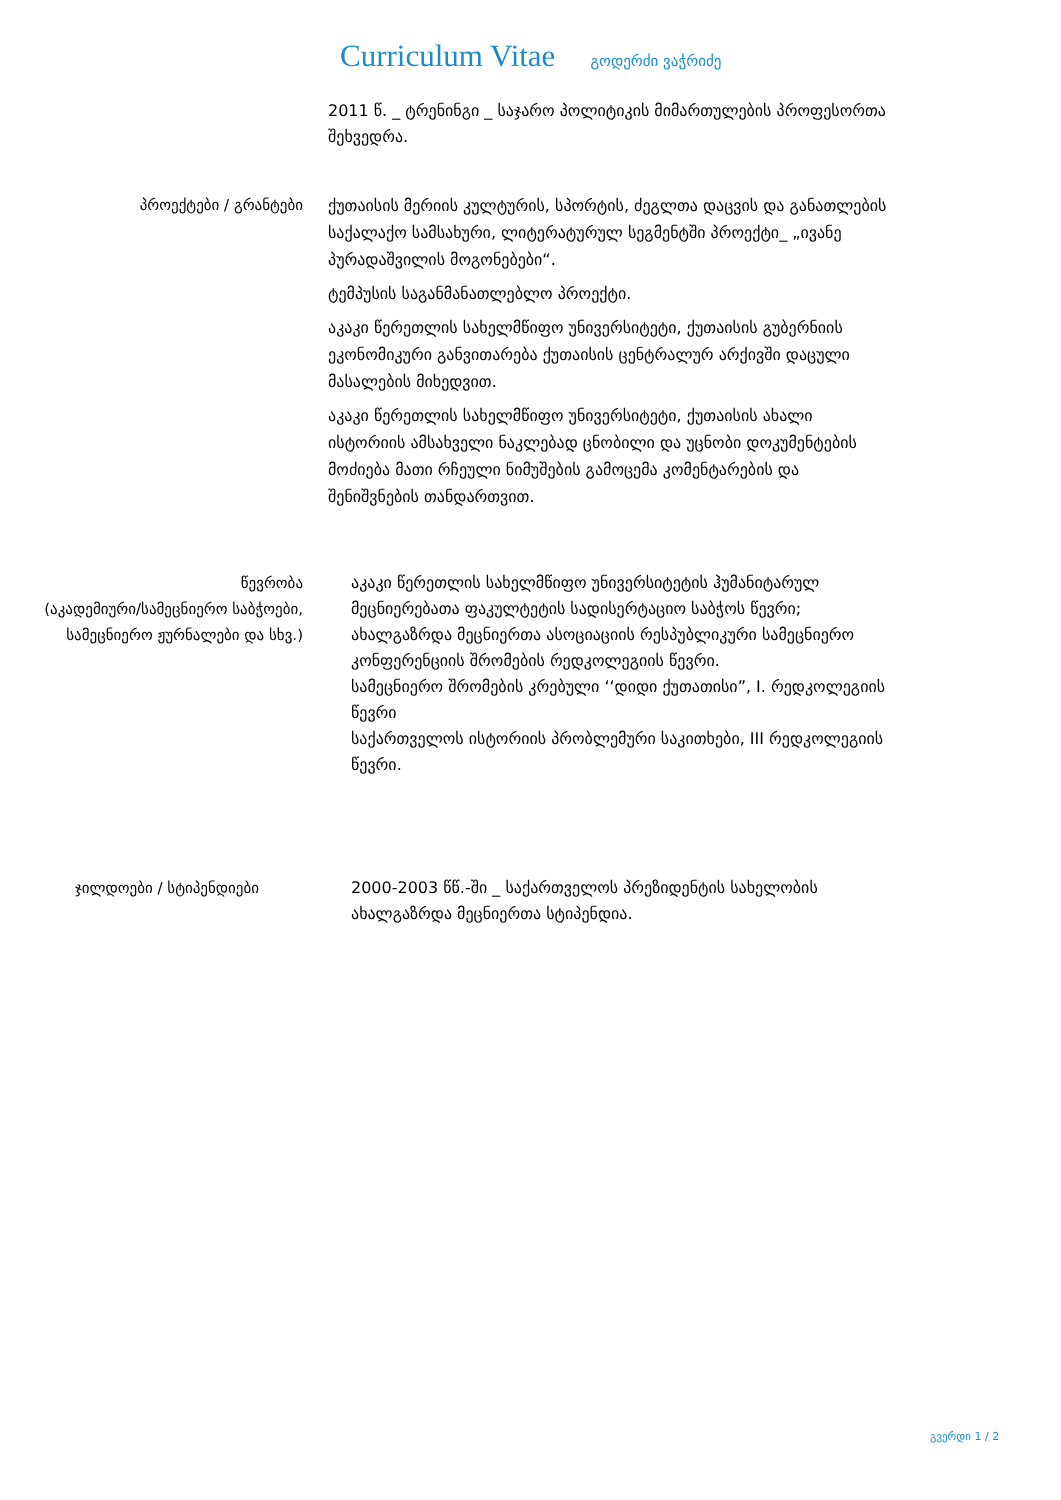Curriculum Vitae გოდერძი ვაჭრიძე
2011 წ. _ ტრენინგი _ საჯარო პოლიტიკის მიმართულების პროფესორთა შეხვედრა.
პროექტები / გრანტები
ქუთაისის მერიის კულტურის, სპორტის, ძეგლთა დაცვის და განათლების საქალაქო სამსახური, ლიტერატურულ სეგმენტში პროექტი_ „ივანე პურადაშვილის მოგონებები“.
ტემპუსის საგანმანათლებლო პროექტი.
აკაკი წერეთლის სახელმწიფო უნივერსიტეტი, ქუთაისის გუბერნიის ეკონომიკური განვითარება ქუთაისის ცენტრალურ არქივში დაცული მასალების მიხედვით.
აკაკი წერეთლის სახელმწიფო უნივერსიტეტი, ქუთაისის ახალი ისტორიის ამსახველი ნაკლებად ცნობილი და უცნობი დოკუმენტების მოძიება მათი რჩეული ნიმუშების გამოცემა კომენტარების და შენიშვნების თანდართვით.
წევრობა
(აკადემიური/სამეცნიერო საბჭოები, სამეცნიერო ჟურნალები და სხვ.)
აკაკი წერეთლის სახელმწიფო უნივერსიტეტის ჰუმანიტარულ მეცნიერებათა ფაკულტეტის სადისერტაციო საბჭოს წევრი;
ახალგაზრდა მეცნიერთა ასოციაციის რესპუბლიკური სამეცნიერო კონფერენციის შრომების რედკოლეგიის წევრი.
სამეცნიერო შრომების კრებული ‘‘დიდი ქუთათისი”, I. რედკოლეგიის წევრი
საქართველოს ისტორიის პრობლემური საკითხები, III რედკოლეგიის წევრი.
ჯილდოები / სტიპენდიები 2000-2003 წწ.-ში _ საქართველოს პრეზიდენტის სახელობის ახალგაზრდა მეცნიერთა სტიპენდია.
გვერდი 1 / 2